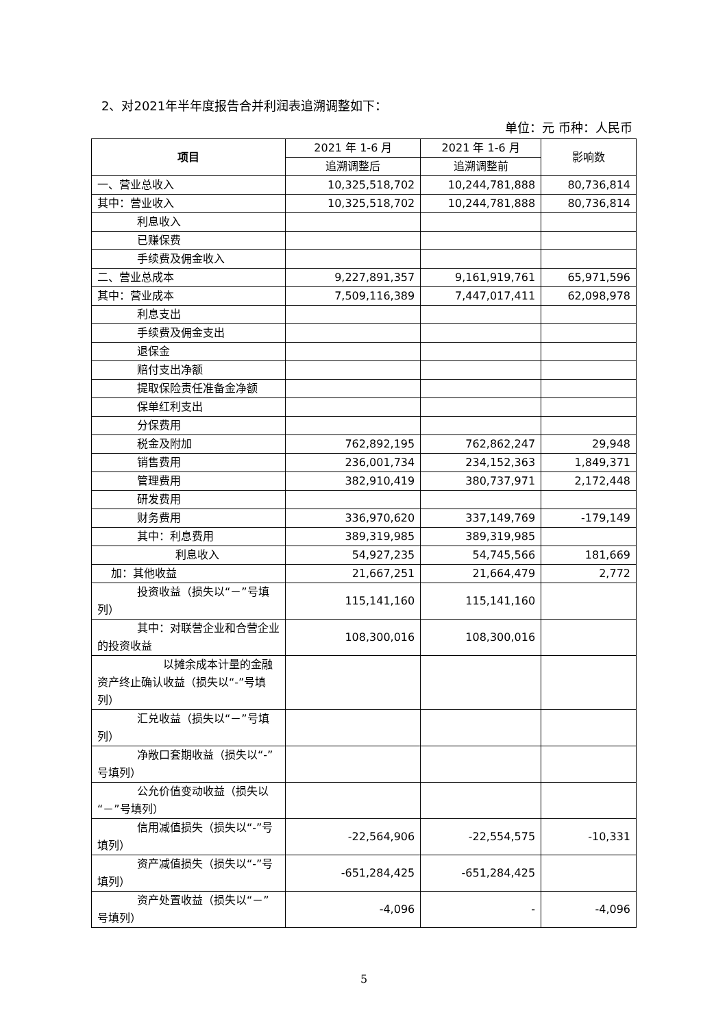2、对2021年半年度报告合并利润表追溯调整如下：
单位：元 币种：人民币
| 项目 | 2021 年 1-6 月 | 2021 年 1-6 月 | 影响数 |
| --- | --- | --- | --- |
| | 追溯调整后 | 追溯调整前 | |
| 一、营业总收入 | 10,325,518,702 | 10,244,781,888 | 80,736,814 |
| 其中：营业收入 | 10,325,518,702 | 10,244,781,888 | 80,736,814 |
| 利息收入 | | | |
| 已赚保费 | | | |
| 手续费及佣金收入 | | | |
| 二、营业总成本 | 9,227,891,357 | 9,161,919,761 | 65,971,596 |
| 其中：营业成本 | 7,509,116,389 | 7,447,017,411 | 62,098,978 |
| 利息支出 | | | |
| 手续费及佣金支出 | | | |
| 退保金 | | | |
| 赔付支出净额 | | | |
| 提取保险责任准备金净额 | | | |
| 保单红利支出 | | | |
| 分保费用 | | | |
| 税金及附加 | 762,892,195 | 762,862,247 | 29,948 |
| 销售费用 | 236,001,734 | 234,152,363 | 1,849,371 |
| 管理费用 | 382,910,419 | 380,737,971 | 2,172,448 |
| 研发费用 | | | |
| 财务费用 | 336,970,620 | 337,149,769 | -179,149 |
| 其中：利息费用 | 389,319,985 | 389,319,985 | |
| 利息收入 | 54,927,235 | 54,745,566 | 181,669 |
| 加：其他收益 | 21,667,251 | 21,664,479 | 2,772 |
| 投资收益（损失以“－”号填列） | 115,141,160 | 115,141,160 | |
| 其中：对联营企业和合营企业的投资收益 | 108,300,016 | 108,300,016 | |
| 以摊余成本计量的金融资产终止确认收益（损失以“-”号填列） | | | |
| 汇兑收益（损失以“－”号填列） | | | |
| 净敞口套期收益（损失以“-”号填列） | | | |
| 公允价值变动收益（损失以“－”号填列） | | | |
| 信用减值损失（损失以“-”号填列） | -22,564,906 | -22,554,575 | -10,331 |
| 资产减值损失（损失以“-”号填列） | -651,284,425 | -651,284,425 | |
| 资产处置收益（损失以“－”号填列） | -4,096 | - | -4,096 |
5